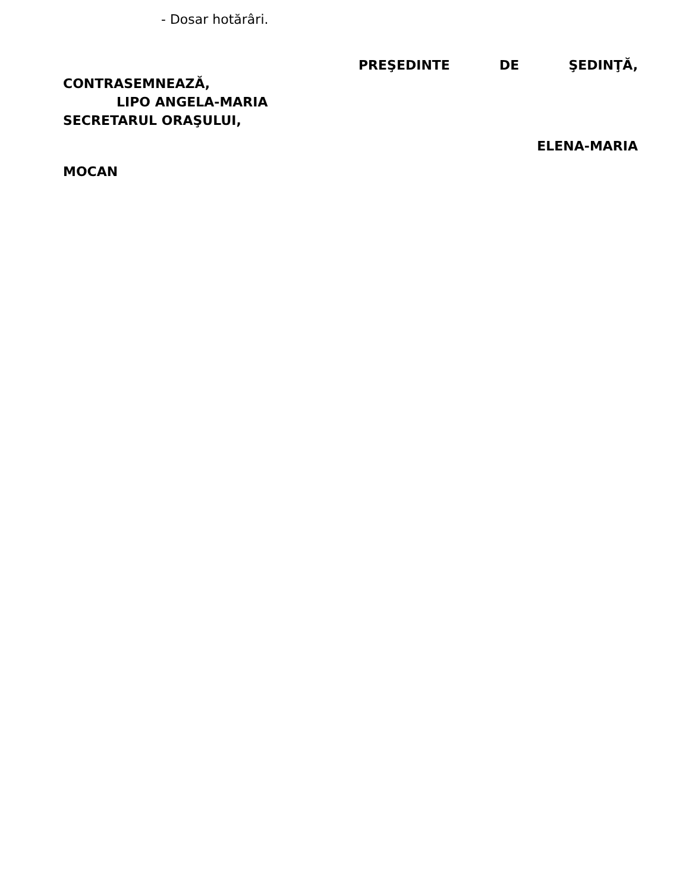- Dosar hotărâri.
PREŞEDINTE DE ŞEDINŢĂ,
CONTRASEMNEAZĂ,
LIPO ANGELA-MARIA
SECRETARUL ORAŞULUI,
ELENA-MARIA
MOCAN